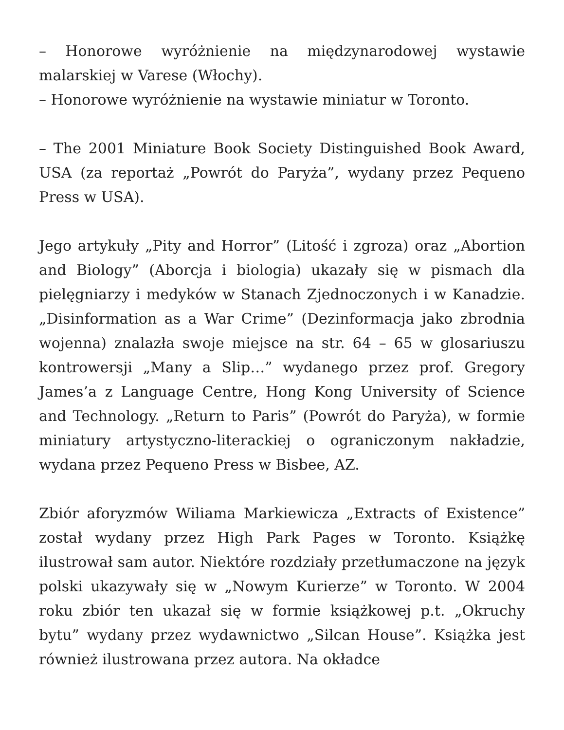– Honorowe wyróżnienie na międzynarodowej wystawie malarskiej w Varese (Włochy).
– Honorowe wyróżnienie na wystawie miniatur w Toronto.
– The 2001 Miniature Book Society Distinguished Book Award, USA (za reportaż „Powrót do Paryża”, wydany przez Pequeno Press w USA).
Jego artykuły „Pity and Horror” (Litość i zgroza) oraz „Abortion and Biology” (Aborcja i biologia) ukazały się w pismach dla pielęgniarzy i medyków w Stanach Zjednoczonych i w Kanadzie. „Disinformation as a War Crime” (Dezinformacja jako zbrodnia wojenna) znalazła swoje miejsce na str. 64 – 65 w glosariuszu kontrowersji „Many a Slip…” wydanego przez prof. Gregory James’a z Language Centre, Hong Kong University of Science and Technology. „Return to Paris” (Powrót do Paryża), w formie miniatury artystyczno-literackiej o ograniczonym nakładzie, wydana przez Pequeno Press w Bisbee, AZ.
Zbiór aforyzmów Wiliama Markiewicza „Extracts of Existence” został wydany przez High Park Pages w Toronto. Książkę ilustrował sam autor. Niektóre rozdziały przetłumaczone na język polski ukazywały się w „Nowym Kurierze” w Toronto. W 2004 roku zbiór ten ukazał się w formie książkowej p.t. „Okruchy bytu” wydany przez wydawnictwo „Silcan House”. Książka jest również ilustrowana przez autora. Na okładce